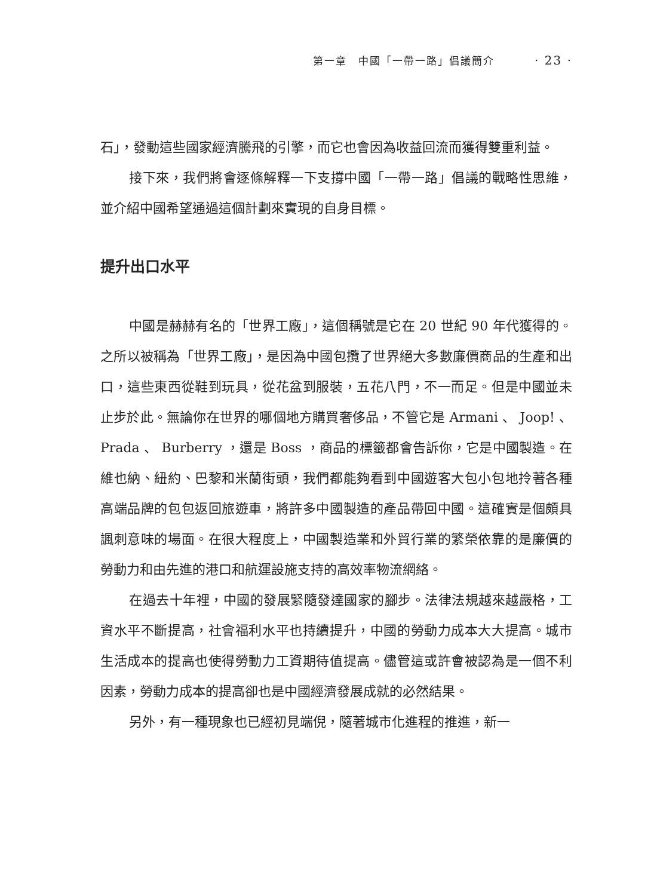第一章　中國「一帶一路」倡議簡介 · 23 ·
石」，發動這些國家經濟騰飛的引擎，而它也會因為收益回流而獲得雙重利益。
接下來，我們將會逐條解釋一下支撐中國「一帶一路」倡議的戰略性思維，並介紹中國希望通過這個計劃來實現的自身目標。
提升出口水平
中國是赫赫有名的「世界工廠」，這個稱號是它在 20 世紀 90 年代獲得的。之所以被稱為「世界工廠」，是因為中國包攬了世界絕大多數廉價商品的生產和出口，這些東西從鞋到玩具，從花盆到服裝，五花八門，不一而足。但是中國並未止步於此。無論你在世界的哪個地方購買奢侈品，不管它是 Armani 、 Joop! 、 Prada 、 Burberry ，還是 Boss ，商品的標籤都會告訴你，它是中國製造。在維也納、紐約、巴黎和米蘭街頭，我們都能夠看到中國遊客大包小包地拎著各種高端品牌的包包返回旅遊車，將許多中國製造的產品帶回中國。這確實是個頗具諷刺意味的場面。在很大程度上，中國製造業和外貿行業的繁榮依靠的是廉價的勞動力和由先進的港口和航運設施支持的高效率物流網絡。
在過去十年裡，中國的發展緊隨發達國家的腳步。法律法規越來越嚴格，工資水平不斷提高，社會福利水平也持續提升，中國的勞動力成本大大提高。城市生活成本的提高也使得勞動力工資期待值提高。儘管這或許會被認為是一個不利因素，勞動力成本的提高卻也是中國經濟發展成就的必然結果。
另外，有一種現象也已經初見端倪，隨著城市化進程的推進，新一